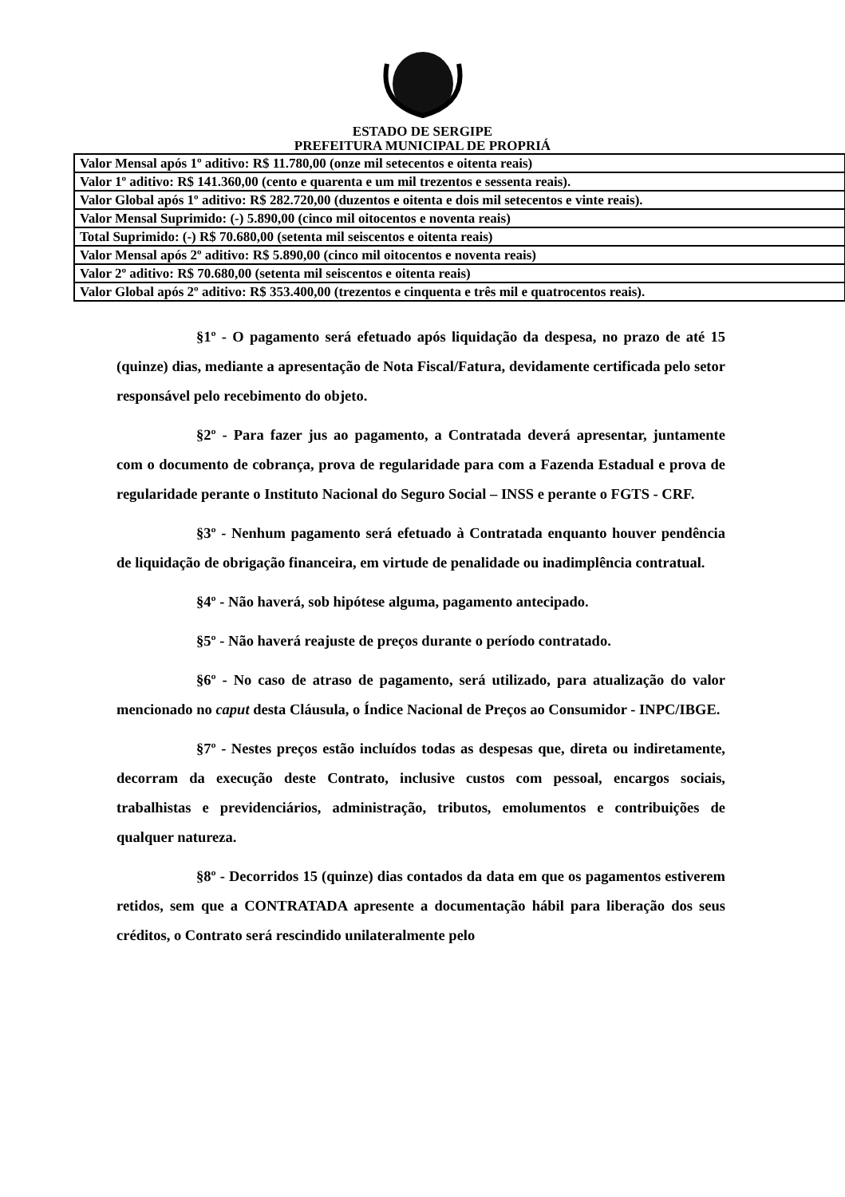ESTADO DE SERGIPE
PREFEITURA MUNICIPAL DE PROPRIÁ
| Valor Mensal após 1º aditivo: R$ 11.780,00 (onze mil setecentos e oitenta reais) |
| Valor 1º aditivo: R$ 141.360,00 (cento e quarenta e um mil trezentos e sessenta reais). |
| Valor Global após 1º aditivo: R$ 282.720,00 (duzentos e oitenta e dois mil setecentos e vinte reais). |
| Valor Mensal Suprimido: (-) 5.890,00 (cinco mil oitocentos e noventa reais) |
| Total Suprimido: (-) R$ 70.680,00 (setenta mil seiscentos e oitenta reais) |
| Valor Mensal após 2º aditivo: R$ 5.890,00 (cinco mil oitocentos e noventa reais) |
| Valor 2º aditivo: R$ 70.680,00 (setenta mil seiscentos e oitenta reais) |
| Valor Global após 2º aditivo: R$ 353.400,00 (trezentos e cinquenta e três mil e quatrocentos reais). |
§1º - O pagamento será efetuado após liquidação da despesa, no prazo de até 15 (quinze) dias, mediante a apresentação de Nota Fiscal/Fatura, devidamente certificada pelo setor responsável pelo recebimento do objeto.
§2º - Para fazer jus ao pagamento, a Contratada deverá apresentar, juntamente com o documento de cobrança, prova de regularidade para com a Fazenda Estadual e prova de regularidade perante o Instituto Nacional do Seguro Social – INSS e perante o FGTS - CRF.
§3º - Nenhum pagamento será efetuado à Contratada enquanto houver pendência de liquidação de obrigação financeira, em virtude de penalidade ou inadimplência contratual.
§4º - Não haverá, sob hipótese alguma, pagamento antecipado.
§5º - Não haverá reajuste de preços durante o período contratado.
§6º - No caso de atraso de pagamento, será utilizado, para atualização do valor mencionado no caput desta Cláusula, o Índice Nacional de Preços ao Consumidor - INPC/IBGE.
§7º - Nestes preços estão incluídos todas as despesas que, direta ou indiretamente, decorram da execução deste Contrato, inclusive custos com pessoal, encargos sociais, trabalhistas e previdenciários, administração, tributos, emolumentos e contribuições de qualquer natureza.
§8º - Decorridos 15 (quinze) dias contados da data em que os pagamentos estiverem retidos, sem que a CONTRATADA apresente a documentação hábil para liberação dos seus créditos, o Contrato será rescindido unilateralmente pelo